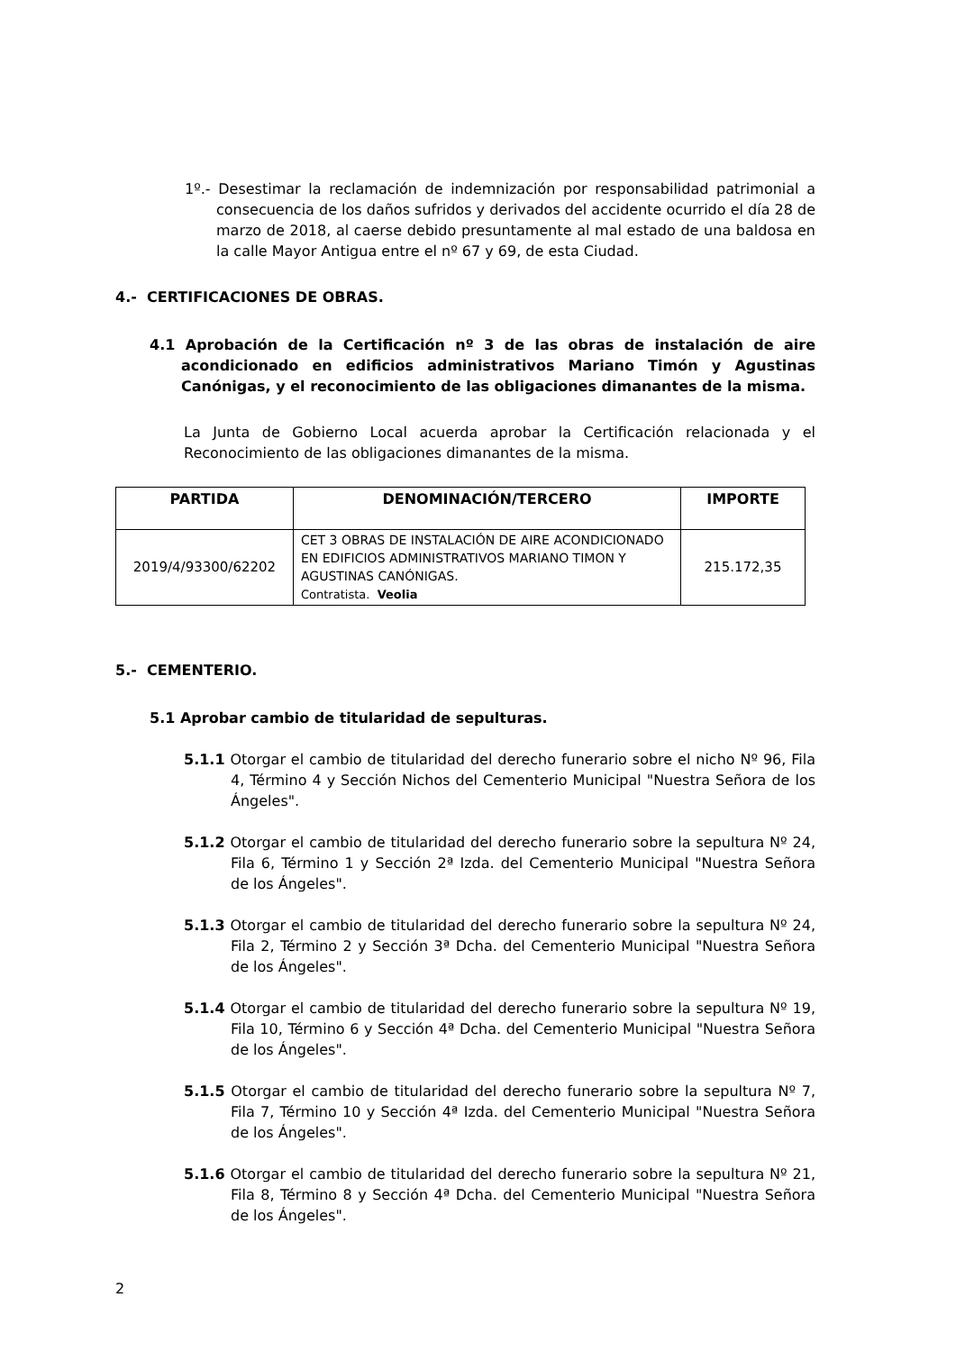1º.- Desestimar la reclamación de indemnización por responsabilidad patrimonial a consecuencia de los daños sufridos y derivados del accidente ocurrido el día 28 de marzo de 2018, al caerse debido presuntamente al mal estado de una baldosa en la calle Mayor Antigua entre el nº 67 y 69, de esta Ciudad.
4.- CERTIFICACIONES DE OBRAS.
4.1 Aprobación de la Certificación nº 3 de las obras de instalación de aire acondicionado en edificios administrativos Mariano Timón y Agustinas Canónigas, y el reconocimiento de las obligaciones dimanantes de la misma.
La Junta de Gobierno Local acuerda aprobar la Certificación relacionada y el Reconocimiento de las obligaciones dimanantes de la misma.
| PARTIDA | DENOMINACIÓN/TERCERO | IMPORTE |
| --- | --- | --- |
| 2019/4/93300/62202 | CET 3 OBRAS DE INSTALACIÓN DE AIRE ACONDICIONADO EN EDIFICIOS ADMINISTRATIVOS MARIANO TIMON Y AGUSTINAS CANÓNIGAS. Contratista. Veolia | 215.172,35 |
5.- CEMENTERIO.
5.1 Aprobar cambio de titularidad de sepulturas.
5.1.1 Otorgar el cambio de titularidad del derecho funerario sobre el nicho Nº 96, Fila 4, Término 4 y Sección Nichos del Cementerio Municipal "Nuestra Señora de los Ángeles".
5.1.2 Otorgar el cambio de titularidad del derecho funerario sobre la sepultura Nº 24, Fila 6, Término 1 y Sección 2ª Izda. del Cementerio Municipal "Nuestra Señora de los Ángeles".
5.1.3 Otorgar el cambio de titularidad del derecho funerario sobre la sepultura Nº 24, Fila 2, Término 2 y Sección 3ª Dcha. del Cementerio Municipal "Nuestra Señora de los Ángeles".
5.1.4 Otorgar el cambio de titularidad del derecho funerario sobre la sepultura Nº 19, Fila 10, Término 6 y Sección 4ª Dcha. del Cementerio Municipal "Nuestra Señora de los Ángeles".
5.1.5 Otorgar el cambio de titularidad del derecho funerario sobre la sepultura Nº 7, Fila 7, Término 10 y Sección 4ª Izda. del Cementerio Municipal "Nuestra Señora de los Ángeles".
5.1.6 Otorgar el cambio de titularidad del derecho funerario sobre la sepultura Nº 21, Fila 8, Término 8 y Sección 4ª Dcha. del Cementerio Municipal "Nuestra Señora de los Ángeles".
2